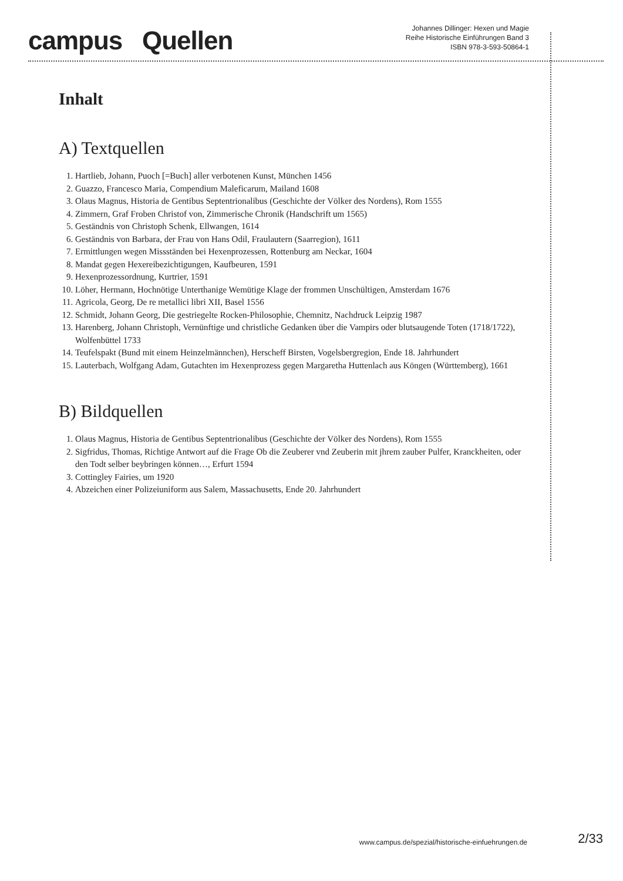campus Quellen
Johannes Dillinger: Hexen und Magie
Reihe Historische Einführungen Band 3
ISBN 978-3-593-50864-1
Inhalt
A) Textquellen
1. Hartlieb, Johann, Puoch [=Buch] aller verbotenen Kunst, München 1456
2. Guazzo, Francesco Maria, Compendium Maleficarum, Mailand 1608
3. Olaus Magnus, Historia de Gentibus Septentrionalibus (Geschichte der Völker des Nordens), Rom 1555
4. Zimmern, Graf Froben Christof von, Zimmerische Chronik (Handschrift um 1565)
5. Geständnis von Christoph Schenk, Ellwangen, 1614
6. Geständnis von Barbara, der Frau von Hans Odil, Fraulautern (Saarregion), 1611
7. Ermittlungen wegen Missständen bei Hexenprozessen, Rottenburg am Neckar, 1604
8. Mandat gegen Hexereibezichtigungen, Kaufbeuren, 1591
9. Hexenprozessordnung, Kurtrier, 1591
10. Löher, Hermann, Hochnötige Unterthanige Wemütige Klage der frommen Unschültigen, Amsterdam 1676
11. Agricola, Georg, De re metallici libri XII, Basel 1556
12. Schmidt, Johann Georg, Die gestriegelte Rocken-Philosophie, Chemnitz, Nachdruck Leipzig 1987
13. Harenberg, Johann Christoph, Vernünftige und christliche Gedanken über die Vampirs oder blutsaugende Toten (1718/1722), Wolfenbüttel 1733
14. Teufelspakt (Bund mit einem Heinzelmännchen), Herscheff Birsten, Vogelsbergregion, Ende 18. Jahrhundert
15. Lauterbach, Wolfgang Adam, Gutachten im Hexenprozess gegen Margaretha Huttenlach aus Köngen (Württemberg), 1661
B) Bildquellen
1. Olaus Magnus, Historia de Gentibus Septentrionalibus (Geschichte der Völker des Nordens), Rom 1555
2. Sigfridus, Thomas, Richtige Antwort auf die Frage Ob die Zeuberer vnd Zeuberin mit jhrem zauber Pulfer, Kranckheiten, oder den Todt selber beybringen können…, Erfurt 1594
3. Cottingley Fairies, um 1920
4. Abzeichen einer Polizeiuniform aus Salem, Massachusetts, Ende 20. Jahrhundert
www.campus.de/spezial/historische-einfuehrungen.de 2/33